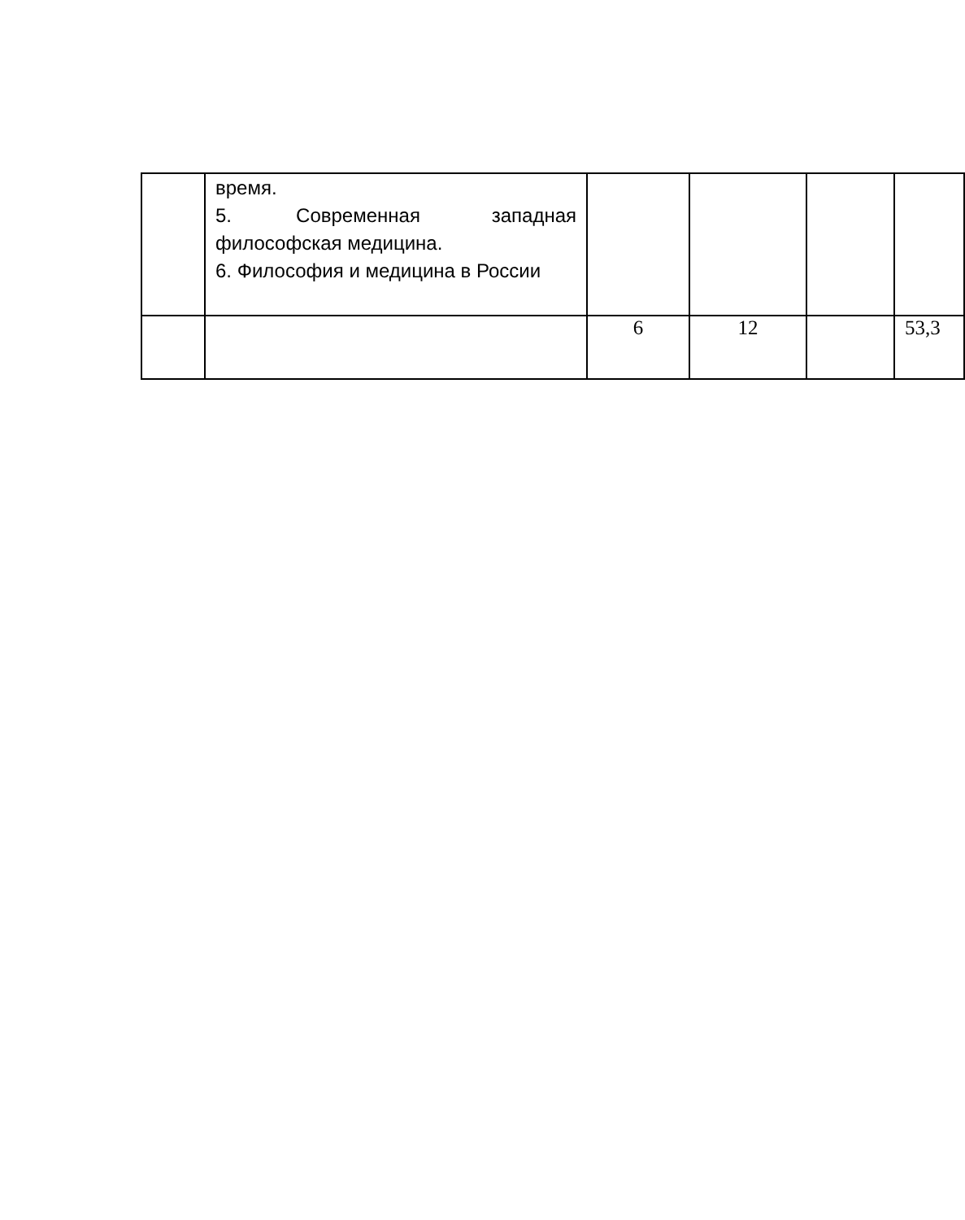| | время. 5. Современная западная философская медицина. 6. Философия и медицина в России | | | | |
| | | 6 | 12 | | 53,3 |